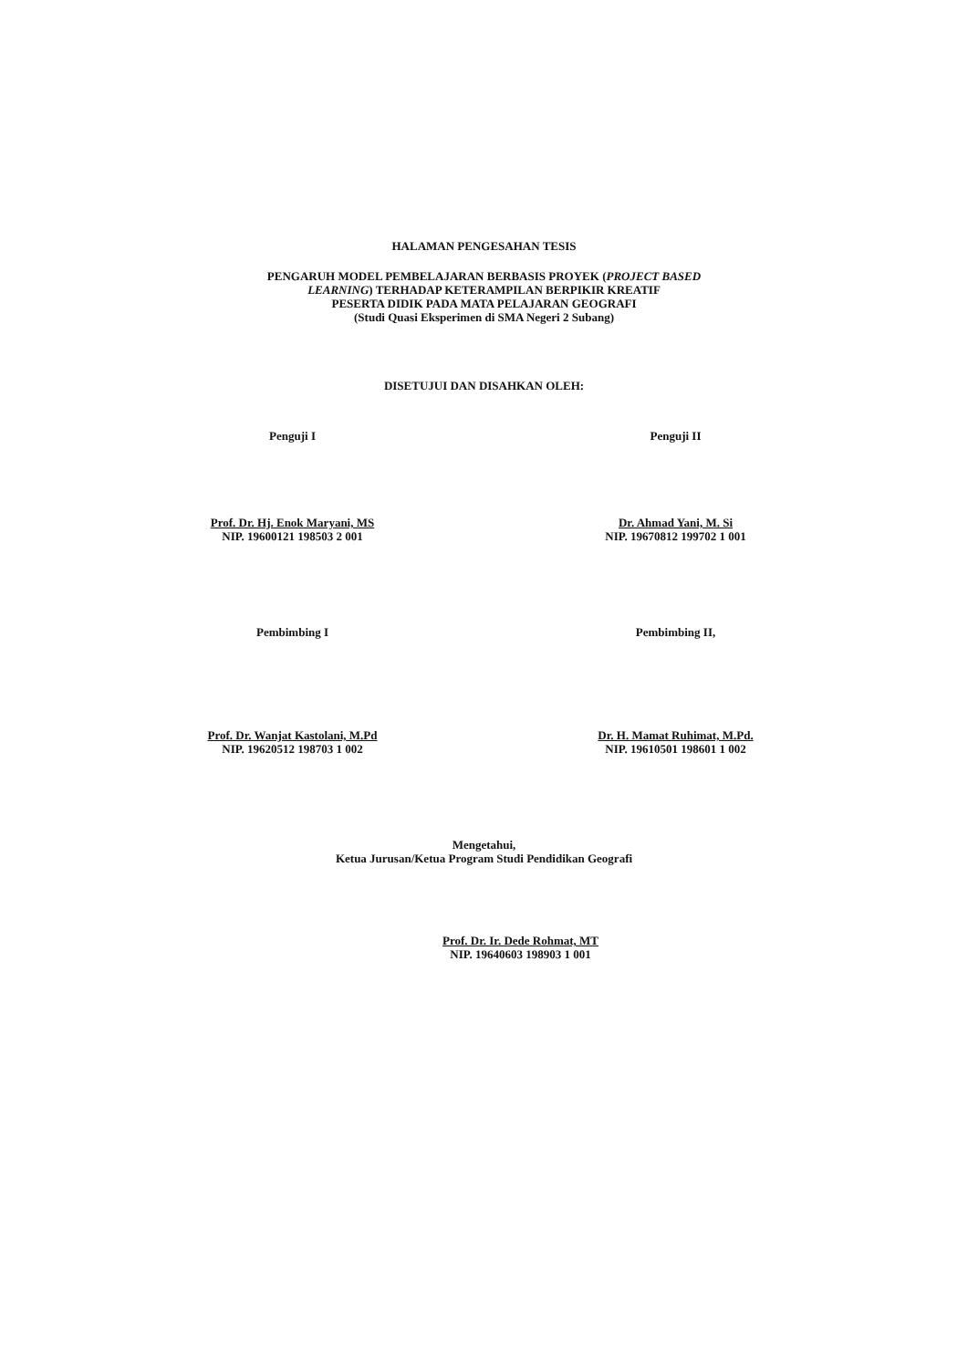HALAMAN PENGESAHAN TESIS
PENGARUH MODEL PEMBELAJARAN BERBASIS PROYEK (PROJECT BASED
LEARNING) TERHADAP KETERAMPILAN BERPIKIR KREATIF
PESERTA DIDIK PADA MATA PELAJARAN GEOGRAFI
(Studi Quasi Eksperimen di SMA Negeri 2 Subang)
DISETUJUI DAN DISAHKAN OLEH:
Penguji I
Prof. Dr. Hj. Enok Maryani, MS
NIP. 19600121 198503 2 001
Penguji II
Dr. Ahmad Yani, M. Si
NIP. 19670812 199702 1 001
Pembimbing I
Prof. Dr. Wanjat Kastolani, M.Pd
NIP. 19620512 198703 1 002
Pembimbing II,
Dr. H. Mamat Ruhimat, M.Pd.
NIP. 19610501 198601 1 002
Mengetahui,
Ketua Jurusan/Ketua Program Studi Pendidikan Geografi
Prof. Dr. Ir. Dede Rohmat, MT
NIP. 19640603 198903 1 001